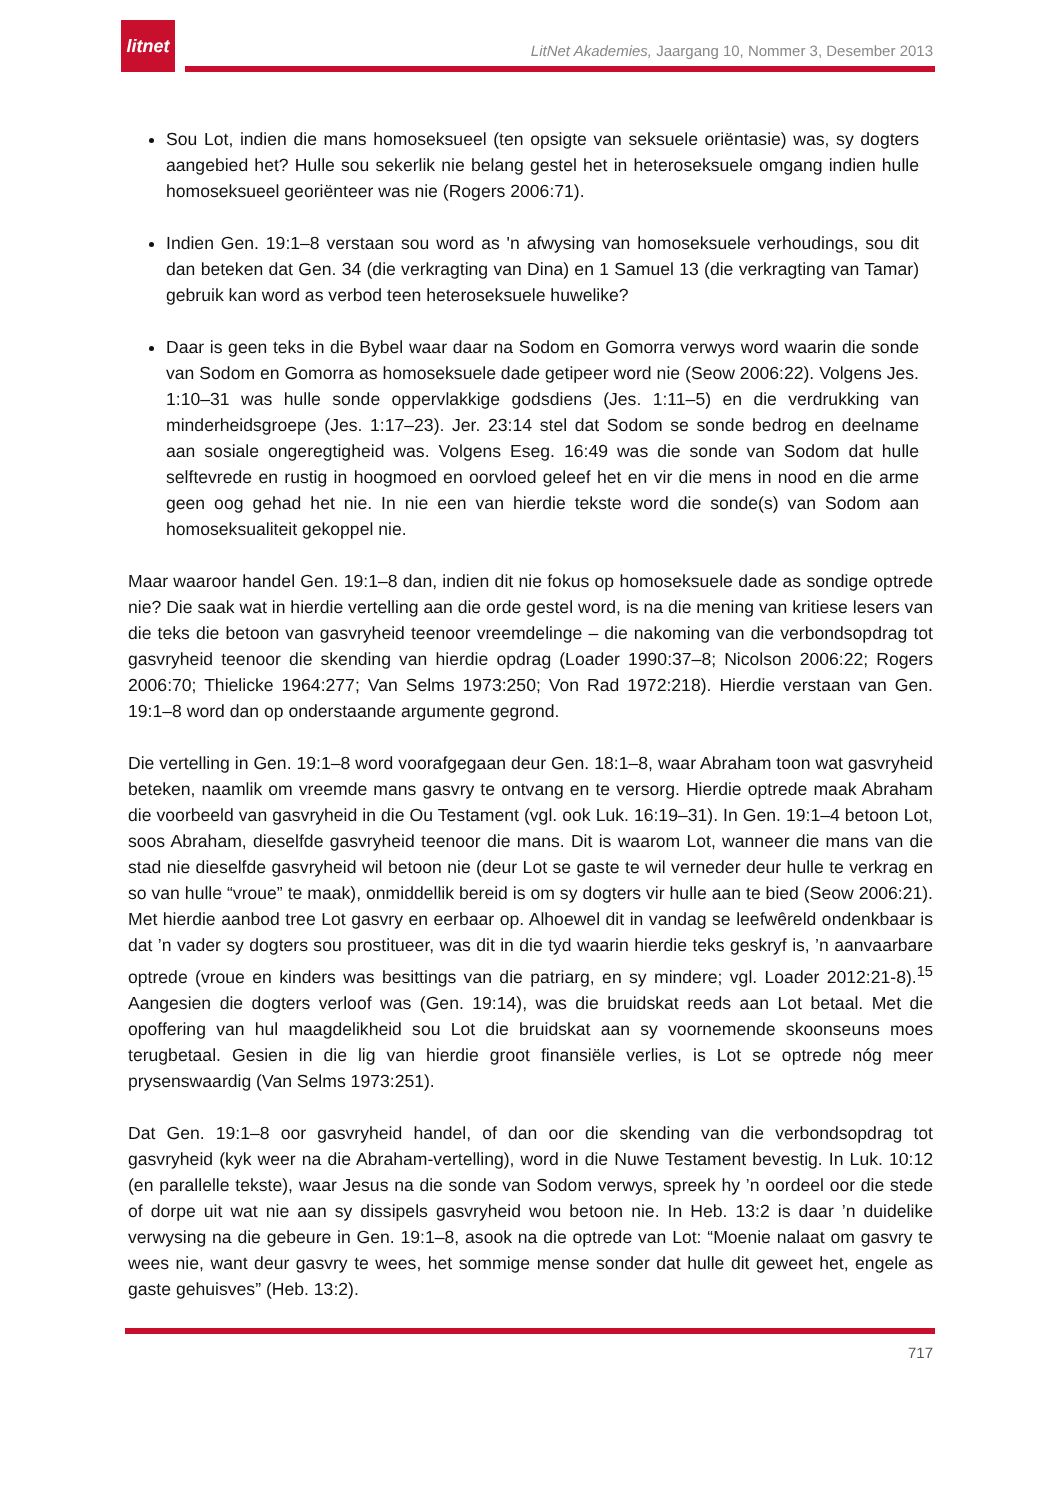litnet
LitNet Akademies, Jaargang 10, Nommer 3, Desember 2013
Sou Lot, indien die mans homoseksueel (ten opsigte van seksuele oriëntasie) was, sy dogters aangebied het? Hulle sou sekerlik nie belang gestel het in heteroseksuele omgang indien hulle homoseksueel georiënteer was nie (Rogers 2006:71).
Indien Gen. 19:1–8 verstaan sou word as 'n afwysing van homoseksuele verhoudings, sou dit dan beteken dat Gen. 34 (die verkragting van Dina) en 1 Samuel 13 (die verkragting van Tamar) gebruik kan word as verbod teen heteroseksuele huwelike?
Daar is geen teks in die Bybel waar daar na Sodom en Gomorra verwys word waarin die sonde van Sodom en Gomorra as homoseksuele dade getipeer word nie (Seow 2006:22). Volgens Jes. 1:10–31 was hulle sonde oppervlakkige godsdiens (Jes. 1:11–5) en die verdrukking van minderheidsgroepe (Jes. 1:17–23). Jer. 23:14 stel dat Sodom se sonde bedrog en deelname aan sosiale ongeregtigheid was. Volgens Eseg. 16:49 was die sonde van Sodom dat hulle selftevrede en rustig in hoogmoed en oorvloed geleef het en vir die mens in nood en die arme geen oog gehad het nie. In nie een van hierdie tekste word die sonde(s) van Sodom aan homoseksualiteit gekoppel nie.
Maar waaroor handel Gen. 19:1–8 dan, indien dit nie fokus op homoseksuele dade as sondige optrede nie? Die saak wat in hierdie vertelling aan die orde gestel word, is na die mening van kritiese lesers van die teks die betoon van gasvryheid teenoor vreemdelinge – die nakoming van die verbondsopdrag tot gasvryheid teenoor die skending van hierdie opdrag (Loader 1990:37–8; Nicolson 2006:22; Rogers 2006:70; Thielicke 1964:277; Van Selms 1973:250; Von Rad 1972:218). Hierdie verstaan van Gen. 19:1–8 word dan op onderstaande argumente gegrond.
Die vertelling in Gen. 19:1–8 word voorafgegaan deur Gen. 18:1–8, waar Abraham toon wat gasvryheid beteken, naamlik om vreemde mans gasvry te ontvang en te versorg. Hierdie optrede maak Abraham die voorbeeld van gasvryheid in die Ou Testament (vgl. ook Luk. 16:19–31). In Gen. 19:1–4 betoon Lot, soos Abraham, dieselfde gasvryheid teenoor die mans. Dit is waarom Lot, wanneer die mans van die stad nie dieselfde gasvryheid wil betoon nie (deur Lot se gaste te wil verneder deur hulle te verkrag en so van hulle “vroue” te maak), onmiddellik bereid is om sy dogters vir hulle aan te bied (Seow 2006:21). Met hierdie aanbod tree Lot gasvry en eerbaar op. Alhoewel dit in vandag se leefwêreld ondenkbaar is dat ’n vader sy dogters sou prostitueer, was dit in die tyd waarin hierdie teks geskryf is, ’n aanvaarbare optrede (vroue en kinders was besittings van die patriarg, en sy mindere; vgl. Loader 2012:21-8).<sup>15</sup> Aangesien die dogters verloof was (Gen. 19:14), was die bruidskat reeds aan Lot betaal. Met die opoffering van hul maagdelikheid sou Lot die bruidskat aan sy voornemende skoonseuns moes terugbetaal. Gesien in die lig van hierdie groot finansiële verlies, is Lot se optrede nóg meer prysenswaardig (Van Selms 1973:251).
Dat Gen. 19:1–8 oor gasvryheid handel, of dan oor die skending van die verbondsopdrag tot gasvryheid (kyk weer na die Abraham-vertelling), word in die Nuwe Testament bevestig. In Luk. 10:12 (en parallelle tekste), waar Jesus na die sonde van Sodom verwys, spreek hy ’n oordeel oor die stede of dorpe uit wat nie aan sy dissipels gasvryheid wou betoon nie. In Heb. 13:2 is daar ’n duidelike verwysing na die gebeure in Gen. 19:1–8, asook na die optrede van Lot: “Moenie nalaat om gasvry te wees nie, want deur gasvry te wees, het sommige mense sonder dat hulle dit geweet het, engele as gaste gehuisves” (Heb. 13:2).
717